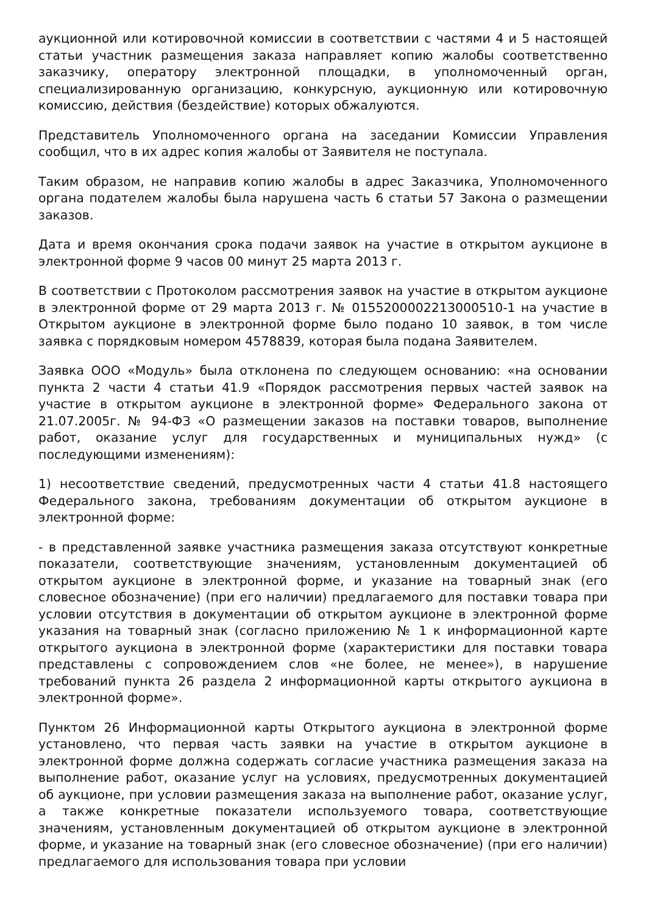аукционной или котировочной комиссии в соответствии с частями 4 и 5 настоящей статьи участник размещения заказа направляет копию жалобы соответственно заказчику, оператору электронной площадки, в уполномоченный орган, специализированную организацию, конкурсную, аукционную или котировочную комиссию, действия (бездействие) которых обжалуются.
Представитель Уполномоченного органа на заседании Комиссии Управления сообщил, что в их адрес копия жалобы от Заявителя не поступала.
Таким образом, не направив копию жалобы в адрес Заказчика, Уполномоченного органа подателем жалобы была нарушена часть 6 статьи 57 Закона о размещении заказов.
Дата и время окончания срока подачи заявок на участие в открытом аукционе в электронной форме 9 часов 00 минут 25 марта 2013 г.
В соответствии с Протоколом рассмотрения заявок на участие в открытом аукционе в электронной форме от 29 марта 2013 г. № 0155200002213000510-1 на участие в Открытом аукционе в электронной форме было подано 10 заявок, в том числе заявка с порядковым номером 4578839, которая была подана Заявителем.
Заявка ООО «Модуль» была отклонена по следующем основанию: «на основании пункта 2 части 4 статьи 41.9 «Порядок рассмотрения первых частей заявок на участие в открытом аукционе в электронной форме» Федерального закона от 21.07.2005г. № 94-ФЗ «О размещении заказов на поставки товаров, выполнение работ, оказание услуг для государственных и муниципальных нужд» (с последующими изменениям):
1) несоответствие сведений, предусмотренных части 4 статьи 41.8 настоящего Федерального закона, требованиям документации об открытом аукционе в электронной форме:
- в представленной заявке участника размещения заказа отсутствуют конкретные показатели, соответствующие значениям, установленным документацией об открытом аукционе в электронной форме, и указание на товарный знак (его словесное обозначение) (при его наличии) предлагаемого для поставки товара при условии отсутствия в документации об открытом аукционе в электронной форме указания на товарный знак (согласно приложению № 1 к информационной карте открытого аукциона в электронной форме (характеристики для поставки товара представлены с сопровождением слов «не более, не менее»), в нарушение требований пункта 26 раздела 2 информационной карты открытого аукциона в электронной форме».
Пунктом 26 Информационной карты Открытого аукциона в электронной форме установлено, что первая часть заявки на участие в открытом аукционе в электронной форме должна содержать согласие участника размещения заказа на выполнение работ, оказание услуг на условиях, предусмотренных документацией об аукционе, при условии размещения заказа на выполнение работ, оказание услуг, а также конкретные показатели используемого товара, соответствующие значениям, установленным документацией об открытом аукционе в электронной форме, и указание на товарный знак (его словесное обозначение) (при его наличии) предлагаемого для использования товара при условии